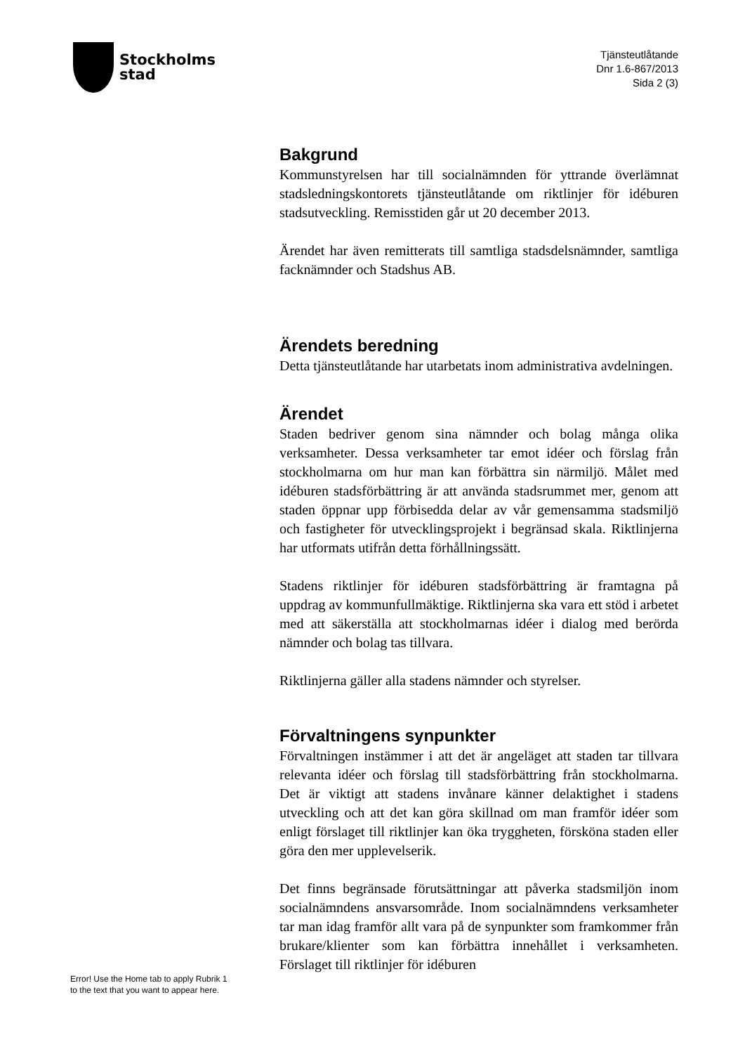Stockholms
stad
Tjänsteutlåtande
Dnr 1.6-867/2013
Sida 2 (3)
Bakgrund
Kommunstyrelsen har till socialnämnden för yttrande överlämnat stadsledningskontorets tjänsteutlåtande om riktlinjer för idéburen stadsutveckling. Remisstiden går ut 20 december 2013.
Ärendet har även remitterats till samtliga stadsdelsnämnder, samtliga facknämnder och Stadshus AB.
Ärendets beredning
Detta tjänsteutlåtande har utarbetats inom administrativa avdelningen.
Ärendet
Staden bedriver genom sina nämnder och bolag många olika verksamheter. Dessa verksamheter tar emot idéer och förslag från stockholmarna om hur man kan förbättra sin närmiljö. Målet med idéburen stadsförbättring är att använda stadsrummet mer, genom att staden öppnar upp förbisedda delar av vår gemensamma stadsmiljö och fastigheter för utvecklingsprojekt i begränsad skala. Riktlinjerna har utformats utifrån detta förhållningssätt.
Stadens riktlinjer för idéburen stadsförbättring är framtagna på uppdrag av kommunfullmäktige. Riktlinjerna ska vara ett stöd i arbetet med att säkerställa att stockholmarnas idéer i dialog med berörda nämnder och bolag tas tillvara.
Riktlinjerna gäller alla stadens nämnder och styrelser.
Förvaltningens synpunkter
Förvaltningen instämmer i att det är angeläget att staden tar tillvara relevanta idéer och förslag till stadsförbättring från stockholmarna. Det är viktigt att stadens invånare känner delaktighet i stadens utveckling och att det kan göra skillnad om man framför idéer som enligt förslaget till riktlinjer kan öka tryggheten, försköna staden eller göra den mer upplevelserik.
Det finns begränsade förutsättningar att påverka stadsmiljön inom socialnämndens ansvarsområde. Inom socialnämndens verksamheter tar man idag framför allt vara på de synpunkter som framkommer från brukare/klienter som kan förbättra innehållet i verksamheten. Förslaget till riktlinjer för idéburen
Error! Use the Home tab to apply Rubrik 1
to the text that you want to appear here.